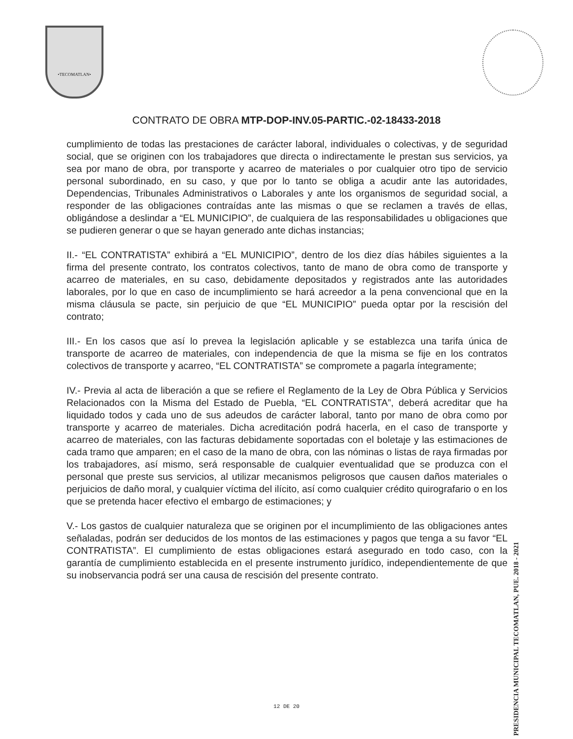•TECOMATLAN•
CONTRATO DE OBRA MTP-DOP-INV.05-PARTIC.-02-18433-2018
cumplimiento de todas las prestaciones de carácter laboral, individuales o colectivas, y de seguridad social, que se originen con los trabajadores que directa o indirectamente le prestan sus servicios, ya sea por mano de obra, por transporte y acarreo de materiales o por cualquier otro tipo de servicio personal subordinado, en su caso, y que por lo tanto se obliga a acudir ante las autoridades, Dependencias, Tribunales Administrativos o Laborales y ante los organismos de seguridad social, a responder de las obligaciones contraídas ante las mismas o que se reclamen a través de ellas, obligándose a deslindar a “EL MUNICIPIO”, de cualquiera de las responsabilidades u obligaciones que se pudieren generar o que se hayan generado ante dichas instancias;
II.- “EL CONTRATISTA” exhibirá a “EL MUNICIPIO”, dentro de los diez días hábiles siguientes a la firma del presente contrato, los contratos colectivos, tanto de mano de obra como de transporte y acarreo de materiales, en su caso, debidamente depositados y registrados ante las autoridades laborales, por lo que en caso de incumplimiento se hará acreedor a la pena convencional que en la misma cláusula se pacte, sin perjuicio de que “EL MUNICIPIO” pueda optar por la rescisión del contrato;
III.- En los casos que así lo prevea la legislación aplicable y se establezca una tarifa única de transporte de acarreo de materiales, con independencia de que la misma se fije en los contratos colectivos de transporte y acarreo, “EL CONTRATISTA” se compromete a pagarla íntegramente;
IV.- Previa al acta de liberación a que se refiere el Reglamento de la Ley de Obra Pública y Servicios Relacionados con la Misma del Estado de Puebla, “EL CONTRATISTA”, deberá acreditar que ha liquidado todos y cada uno de sus adeudos de carácter laboral, tanto por mano de obra como por transporte y acarreo de materiales. Dicha acreditación podrá hacerla, en el caso de transporte y acarreo de materiales, con las facturas debidamente soportadas con el boletaje y las estimaciones de cada tramo que amparen; en el caso de la mano de obra, con las nóminas o listas de raya firmadas por los trabajadores, así mismo, será responsable de cualquier eventualidad que se produzca con el personal que preste sus servicios, al utilizar mecanismos peligrosos que causen daños materiales o perjuicios de daño moral, y cualquier víctima del ilícito, así como cualquier crédito quirografario o en los que se pretenda hacer efectivo el embargo de estimaciones; y
V.- Los gastos de cualquier naturaleza que se originen por el incumplimiento de las obligaciones antes señaladas, podrán ser deducidos de los montos de las estimaciones y pagos que tenga a su favor “EL CONTRATISTA”. El cumplimiento de estas obligaciones estará asegurado en todo caso, con la garantía de cumplimiento establecida en el presente instrumento jurídico, independientemente de que su inobservancia podrá ser una causa de rescisión del presente contrato.
PRESIDENCIA MUNICIPAL TECOMATLAN, PUE. 2018 - 2021
12 DE 20